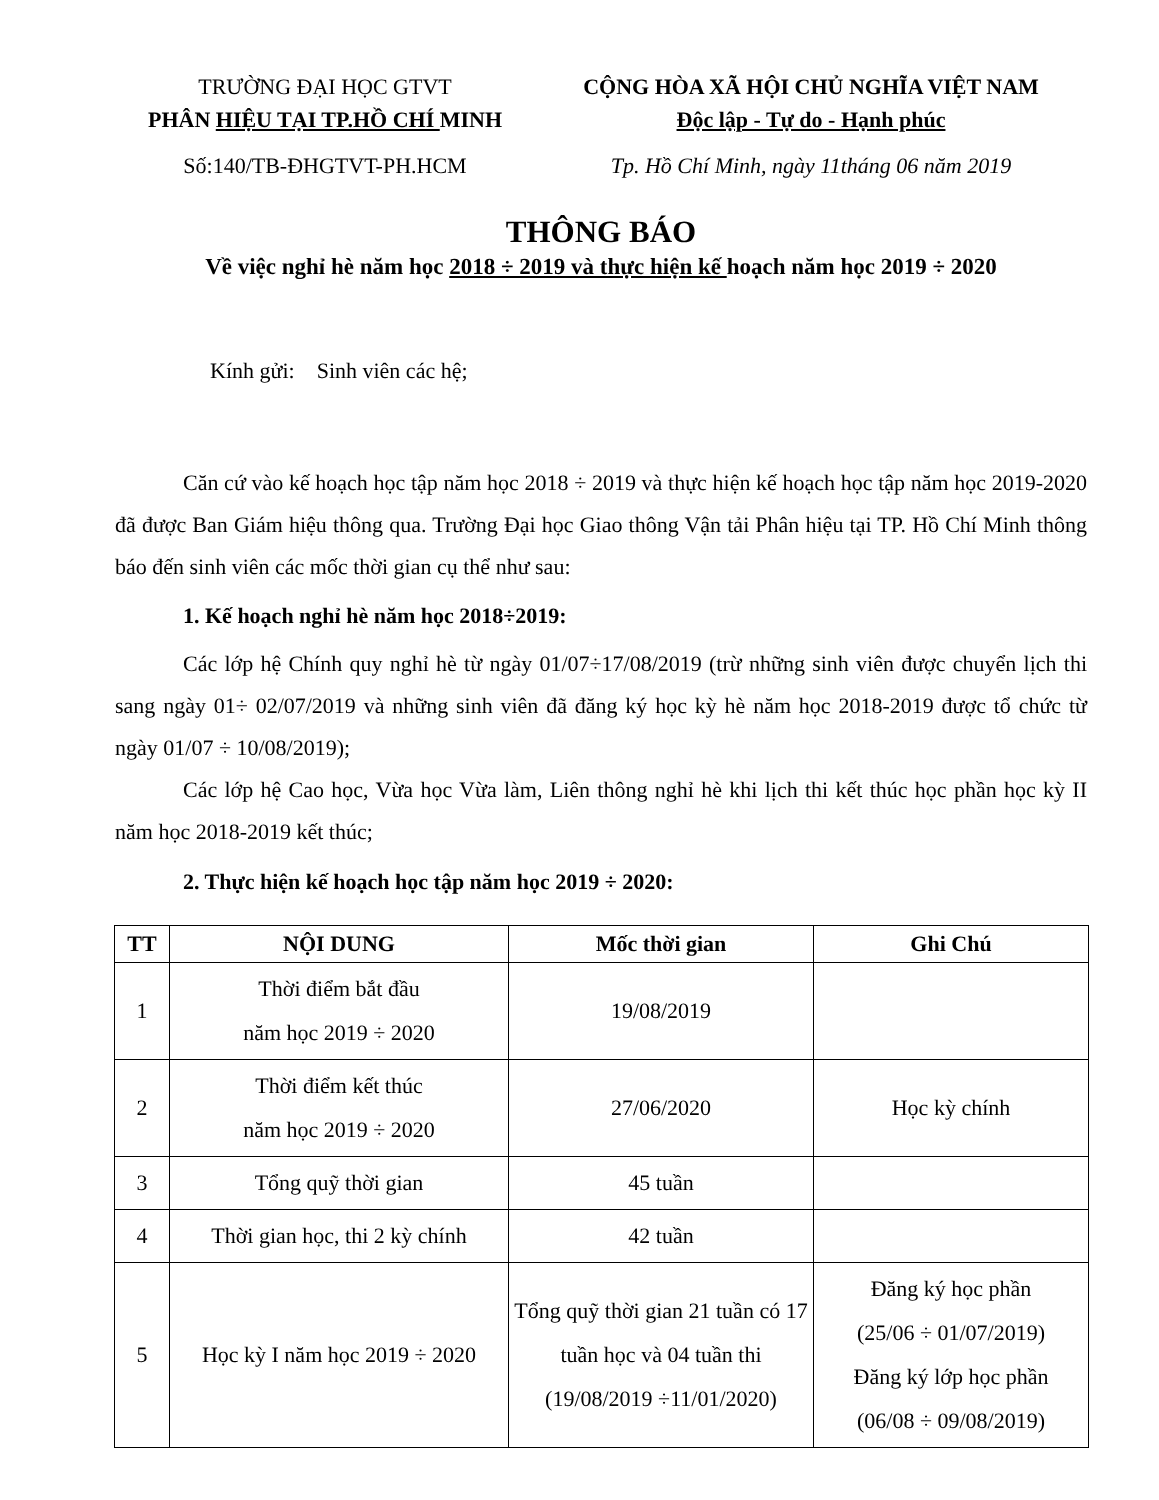TRƯỜNG ĐẠI HỌC GTVT
PHÂN HIỆU TẠI TP.HỒ CHÍ MINH
Số:140/TB-ĐHGTVT-PH.HCM
CỘNG HÒA XÃ HỘI CHỦ NGHĨA VIỆT NAM
Độc lập - Tự do - Hạnh phúc
Tp. Hồ Chí Minh, ngày 11tháng 06 năm 2019
THÔNG BÁO
Về việc nghỉ hè năm học 2018 ÷ 2019 và thực hiện kế hoạch năm học 2019 ÷ 2020
Kính gửi: Sinh viên các hệ;
Căn cứ vào kế hoạch học tập năm học 2018 ÷ 2019 và thực hiện kế hoạch học tập năm học 2019-2020 đã được Ban Giám hiệu thông qua. Trường Đại học Giao thông Vận tải Phân hiệu tại TP. Hồ Chí Minh thông báo đến sinh viên các mốc thời gian cụ thể như sau:
1. Kế hoạch nghỉ hè năm học 2018÷2019:
Các lớp hệ Chính quy nghỉ hè từ ngày 01/07÷17/08/2019 (trừ những sinh viên được chuyển lịch thi sang ngày 01÷ 02/07/2019 và những sinh viên đã đăng ký học kỳ hè năm học 2018-2019 được tổ chức từ ngày 01/07 ÷ 10/08/2019);
Các lớp hệ Cao học, Vừa học Vừa làm, Liên thông nghỉ hè khi lịch thi kết thúc học phần học kỳ II năm học 2018-2019 kết thúc;
2. Thực hiện kế hoạch học tập năm học 2019 ÷ 2020:
| TT | NỘI DUNG | Mốc thời gian | Ghi Chú |
| --- | --- | --- | --- |
| 1 | Thời điểm bắt đầu năm học 2019 ÷ 2020 | 19/08/2019 | |
| 2 | Thời điểm kết thúc năm học 2019 ÷ 2020 | 27/06/2020 | Học kỳ chính |
| 3 | Tổng quỹ thời gian | 45 tuần | |
| 4 | Thời gian học, thi 2 kỳ chính | 42 tuần | |
| 5 | Học kỳ I năm học 2019 ÷ 2020 | Tổng quỹ thời gian 21 tuần có 17 tuần học và 04 tuần thi (19/08/2019 ÷11/01/2020) | Đăng ký học phần (25/06 ÷ 01/07/2019) Đăng ký lớp học phần (06/08 ÷ 09/08/2019) |